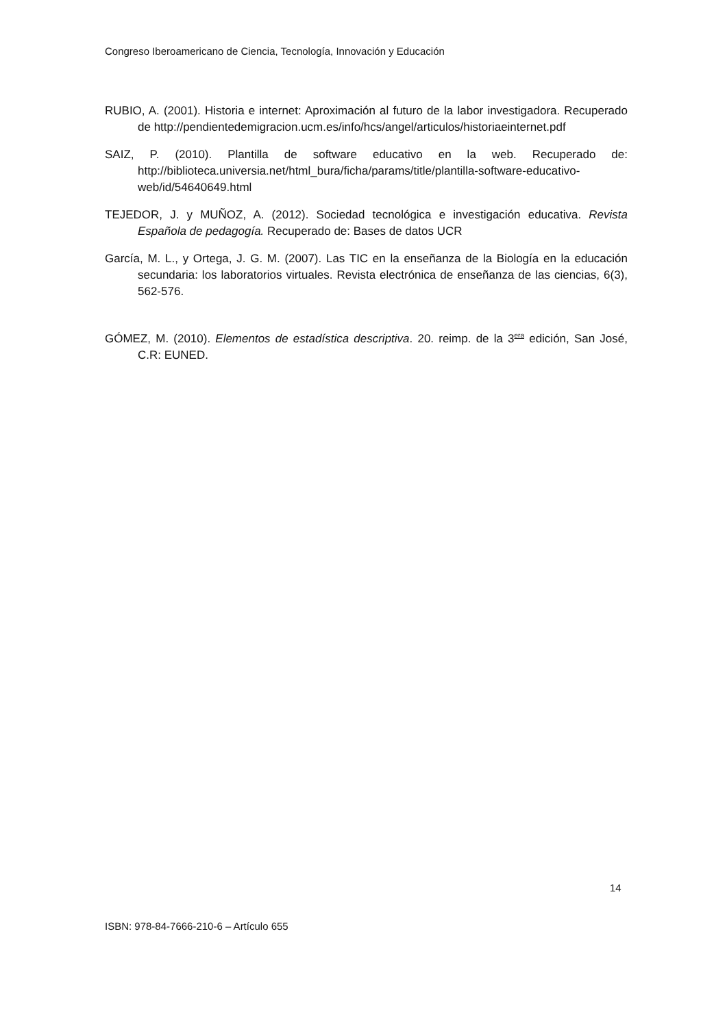Congreso Iberoamericano de Ciencia, Tecnología, Innovación y Educación
RUBIO, A. (2001). Historia e internet: Aproximación al futuro de la labor investigadora. Recuperado de http://pendientedemigracion.ucm.es/info/hcs/angel/articulos/historiaeinternet.pdf
SAIZ, P. (2010). Plantilla de software educativo en la web. Recuperado de: http://biblioteca.universia.net/html_bura/ficha/params/title/plantilla-software-educativo-web/id/54640649.html
TEJEDOR, J. y MUÑOZ, A. (2012). Sociedad tecnológica e investigación educativa. Revista Española de pedagogía. Recuperado de: Bases de datos UCR
García, M. L., y Ortega, J. G. M. (2007). Las TIC en la enseñanza de la Biología en la educación secundaria: los laboratorios virtuales. Revista electrónica de enseñanza de las ciencias, 6(3), 562-576.
GÓMEZ, M. (2010). Elementos de estadística descriptiva. 20. reimp. de la 3<sup>era</sup> edición, San José, C.R: EUNED.
14
ISBN: 978-84-7666-210-6 – Artículo 655